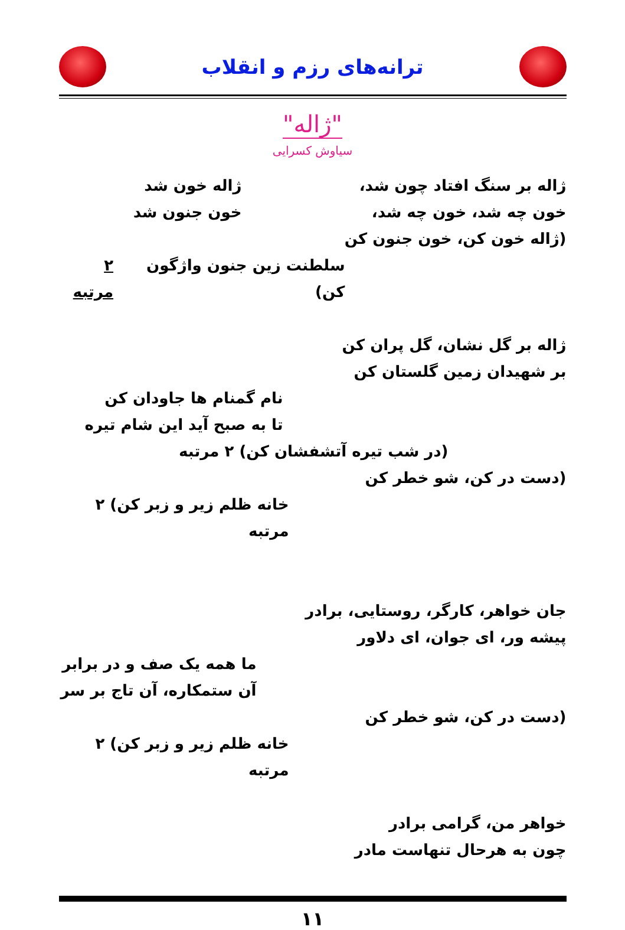ترانه‌های رزم و انقلاب
"ژاله"
سیاوش کسرایی
ژاله بر سنگ افتاد چون شد،
ژاله خون شد
خون چه شد، خون چه شد، خون جنون شد
(ژاله خون کن، خون جنون کن
سلطنت زین جنون واژگون کن) ۲ مرتبه
ژاله بر گل نشان، گل پران کن
بر شهیدان زمین گلستان کن
نام گمنام ها جاودان کن
تا به صبح آید این شام تیره
(در شب تیره آتشفشان کن) ۲ مرتبه
(دست در کن، شو خطر کن
خانه ظلم زیر و زبر کن) ۲ مرتبه
جان خواهر، کارگر، روستایی، برادر
پیشه ور، ای جوان، ای دلاور
ما همه یک صف و در برابر
آن ستمکاره، آن تاج بر سر
(دست در کن، شو خطر کن
خانه ظلم زیر و زبر کن) ۲ مرتبه
خواهر من، گرامی برادر
چون به هرحال تنهاست مادر
۱۱